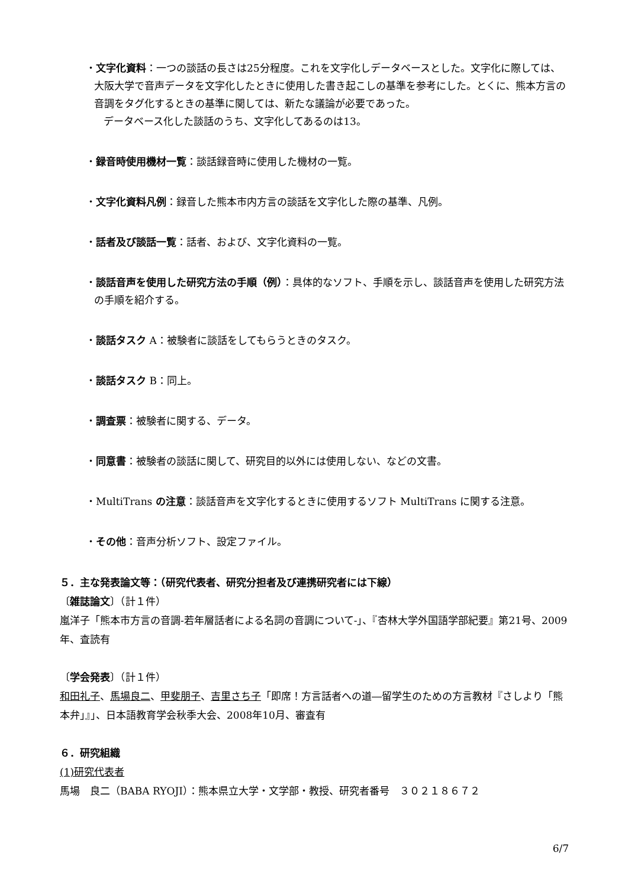・文字化資料：一つの談話の長さは25分程度。これを文字化しデータベースとした。文字化に際しては、大阪大学で音声データを文字化したときに使用した書き起こしの基準を参考にした。とくに、熊本方言の音調をタグ化するときの基準に関しては、新たな議論が必要であった。
データベース化した談話のうち、文字化してあるのは13。
・録音時使用機材一覧：談話録音時に使用した機材の一覧。
・文字化資料凡例：録音した熊本市内方言の談話を文字化した際の基準、凡例。
・話者及び談話一覧：話者、および、文字化資料の一覧。
・談話音声を使用した研究方法の手順（例）：具体的なソフト、手順を示し、談話音声を使用した研究方法の手順を紹介する。
・談話タスク A：被験者に談話をしてもらうときのタスク。
・談話タスク B：同上。
・調査票：被験者に関する、データ。
・同意書：被験者の談話に関して、研究目的以外には使用しない、などの文書。
・MultiTrans の注意：談話音声を文字化するときに使用するソフト MultiTrans に関する注意。
・その他：音声分析ソフト、設定ファイル。
５．主な発表論文等：（研究代表者、研究分担者及び連携研究者には下線）
〔雑誌論文〕（計１件）
嵐洋子「熊本市方言の音調-若年層話者による名詞の音調について-」、『杏林大学外国語学部紀要』第21号、2009年、査読有
〔学会発表〕（計１件）
和田礼子、馬場良二、甲斐朋子、吉里さち子「即席！方言話者への道―留学生のための方言教材『さしより「熊本弁」』」、日本語教育学会秋季大会、2008年10月、審査有
６．研究組織
(1)研究代表者
馬場　良二（BABA RYOJI）：熊本県立大学・文学部・教授、研究者番号　３０２１８６７２
6/7